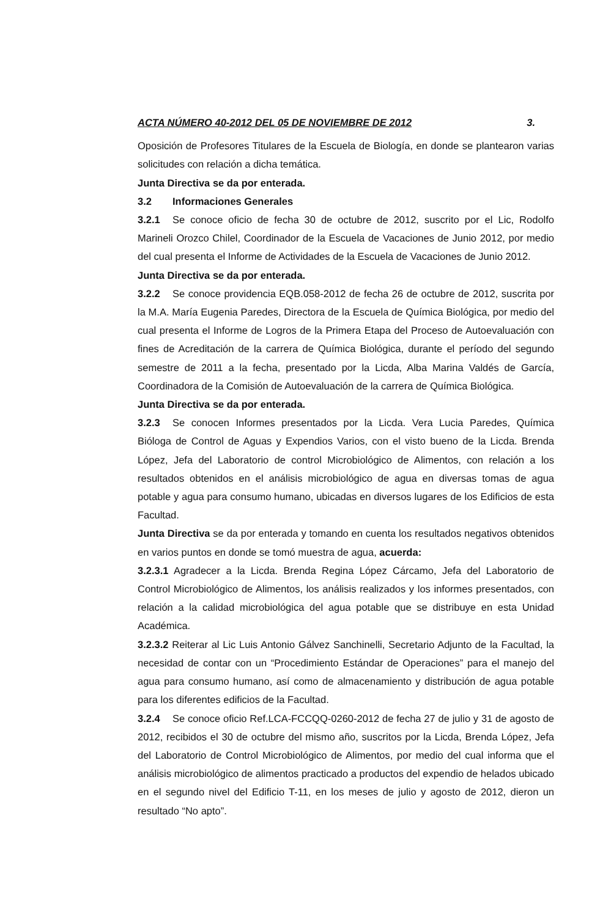ACTA NÚMERO 40-2012 DEL 05 DE NOVIEMBRE DE 2012 3.
Oposición de Profesores Titulares de la Escuela de Biología, en donde se plantearon varias solicitudes con relación a dicha temática.
Junta Directiva se da por enterada.
3.2 Informaciones Generales
3.2.1 Se conoce oficio de fecha 30 de octubre de 2012, suscrito por el Lic, Rodolfo Marineli Orozco Chilel, Coordinador de la Escuela de Vacaciones de Junio 2012, por medio del cual presenta el Informe de Actividades de la Escuela de Vacaciones de Junio 2012.
Junta Directiva se da por enterada.
3.2.2 Se conoce providencia EQB.058-2012 de fecha 26 de octubre de 2012, suscrita por la M.A. María Eugenia Paredes, Directora de la Escuela de Química Biológica, por medio del cual presenta el Informe de Logros de la Primera Etapa del Proceso de Autoevaluación con fines de Acreditación de la carrera de Química Biológica, durante el período del segundo semestre de 2011 a la fecha, presentado por la Licda, Alba Marina Valdés de García, Coordinadora de la Comisión de Autoevaluación de la carrera de Química Biológica.
Junta Directiva se da por enterada.
3.2.3 Se conocen Informes presentados por la Licda. Vera Lucia Paredes, Química Bióloga de Control de Aguas y Expendios Varios, con el visto bueno de la Licda. Brenda López, Jefa del Laboratorio de control Microbiológico de Alimentos, con relación a los resultados obtenidos en el análisis microbiológico de agua en diversas tomas de agua potable y agua para consumo humano, ubicadas en diversos lugares de los Edificios de esta Facultad.
Junta Directiva se da por enterada y tomando en cuenta los resultados negativos obtenidos en varios puntos en donde se tomó muestra de agua, acuerda:
3.2.3.1 Agradecer a la Licda. Brenda Regina López Cárcamo, Jefa del Laboratorio de Control Microbiológico de Alimentos, los análisis realizados y los informes presentados, con relación a la calidad microbiológica del agua potable que se distribuye en esta Unidad Académica.
3.2.3.2 Reiterar al Lic Luis Antonio Gálvez Sanchinelli, Secretario Adjunto de la Facultad, la necesidad de contar con un “Procedimiento Estándar de Operaciones” para el manejo del agua para consumo humano, así como de almacenamiento y distribución de agua potable para los diferentes edificios de la Facultad.
3.2.4 Se conoce oficio Ref.LCA-FCCQQ-0260-2012 de fecha 27 de julio y 31 de agosto de 2012, recibidos el 30 de octubre del mismo año, suscritos por la Licda, Brenda López, Jefa del Laboratorio de Control Microbiológico de Alimentos, por medio del cual informa que el análisis microbiológico de alimentos practicado a productos del expendio de helados ubicado en el segundo nivel del Edificio T-11, en los meses de julio y agosto de 2012, dieron un resultado “No apto”.